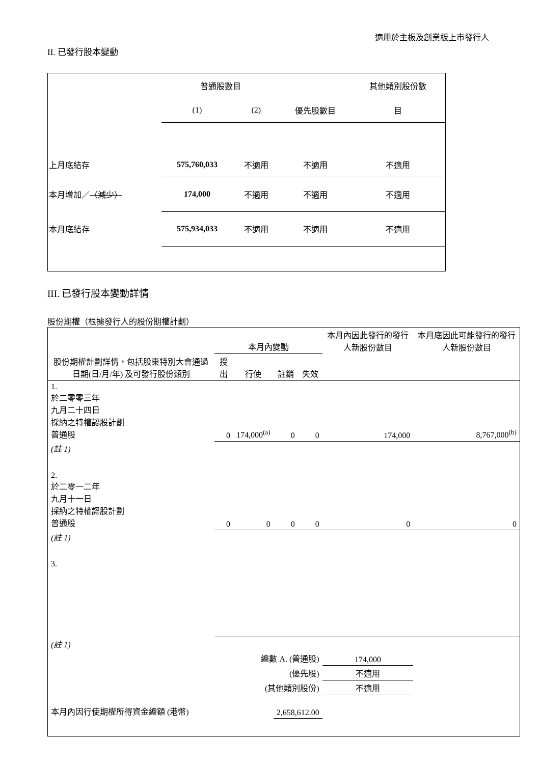適用於主板及創業板上市發行人
II. 已發行股本變動
| | 普通股數目 | | | 其他類別股份數 |
| | (1) | (2) | 優先股數目 | 目 |
| 上月底結存 | 575,760,033 | 不適用 | 不適用 | 不適用 |
| 本月增加／ （減少） | 174,000 | 不適用 | 不適用 | 不適用 |
| 本月底結存 | 575,934,033 | 不適用 | 不適用 | 不適用 |
III. 已發行股本變動詳情
股份期權（根據發行人的股份期權計劃）
| 股份期權計劃詳情，包括股東特別大會通過日期(日/月/年) 及可發行股份類別 | 本月內變動 | | | | 本月內因此發行的發行人新股份數目 | 本月底因此可能發行的發行人新股份數目 |
| | 授出 | 行使 | 註銷 | 失效 | | |
| 1. 於二零零三年 九月二十四日 採納之特權認股計劃 普通股 | 0 | 174,000<sup>(a)</sup> | 0 | 0 | 174,000 | 8,767,000<sup>(b)</sup> |
| (註 1) | | | | | | |
| 2. 於二零一二年 九月十一日 採納之特權認股計劃 普通股 | 0 | 0 | 0 | 0 | 0 | 0 |
| (註 1) | | | | | | |
| 3. | | | | | | |
| (註 1) | | | | | | |
| 總數 A. (普通股) | | | | | 174,000 | |
| (優先股) | | | | | 不適用 | |
| (其他類別股份) | | | | | 不適用 | |
| 本月內因行使期權所得資金總額 (港幣) | | | 2,658,612.00 | | | |